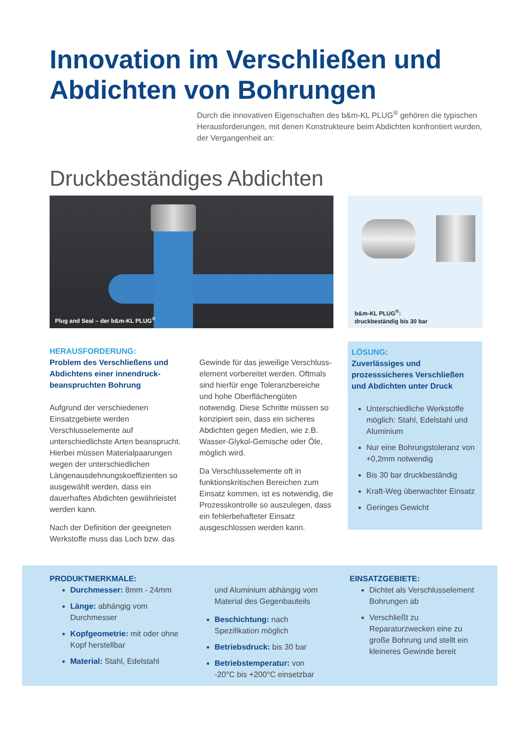Innovation im Verschließen und
Abdichten von Bohrungen
Durch die innovativen Eigenschaften des b&m-KL PLUG<sup>®</sup> gehören die typischen Herausforderungen, mit denen Konstrukteure beim Abdichten konfrontiert wurden, der Vergangenheit an:
Druckbeständiges Abdichten
Plug and Seal – der b&m-KL PLUG<sup>®</sup>
b&m-KL PLUG<sup>®</sup>:
druckbeständig bis 30 bar
HERAUSFORDERUNG:
Problem des Verschließens und Abdichtens einer innendruck­beanspruchten Bohrung
Aufgrund der verschiedenen Einsatzgebiete werden Verschlusselemente auf unterschiedlichste Arten beansprucht. Hierbei müssen Materialpaarungen wegen der unterschiedlichen Längenausdehnungskoeffizienten so ausgewählt werden, dass ein dauerhaftes Abdichten gewährleistet werden kann.
Nach der Definition der geeigneten Werkstoffe muss das Loch bzw. das
Gewinde für das jeweilige Verschluss­element vorbereitet werden. Oftmals sind hierfür enge Toleranzbereiche und hohe Oberflächengüten notwendig. Diese Schritte müssen so konzipiert sein, dass ein sicheres Abdichten gegen Medien, wie z.B. Wasser-Glykol-Gemische oder Öle, möglich wird.
Da Verschlusselemente oft in funktionskritischen Bereichen zum Einsatz kommen, ist es notwendig, die Prozesskontrolle so auszulegen, dass ein fehlerbehafteter Einsatz ausgeschlossen werden kann.
LÖSUNG:
Zuverlässiges und prozesssicheres Verschließen und Abdichten unter Druck
Unterschiedliche Werkstoffe möglich: Stahl, Edelstahl und Aluminium
Nur eine Bohrungstoleranz von +0,2mm notwendig
Bis 30 bar druckbeständig
Kraft-Weg überwachter Einsatz
Geringes Gewicht
PRODUKTMERKMALE:
Durchmesser: 8mm - 24mm
Länge: abhängig vom Durchmesser
Kopfgeometrie: mit oder ohne Kopf herstellbar
Material: Stahl, Edelstahl
und Aluminium abhängig vom Material des Gegenbauteils
Beschichtung: nach Spezifikation möglich
Betriebsdruck: bis 30 bar
Betriebstemperatur: von -20°C bis +200°C einsetzbar
EINSATZGEBIETE:
Dichtet als Verschlusselement Bohrungen ab
Verschließt zu Reparaturzwecken eine zu große Bohrung und stellt ein kleineres Gewinde bereit